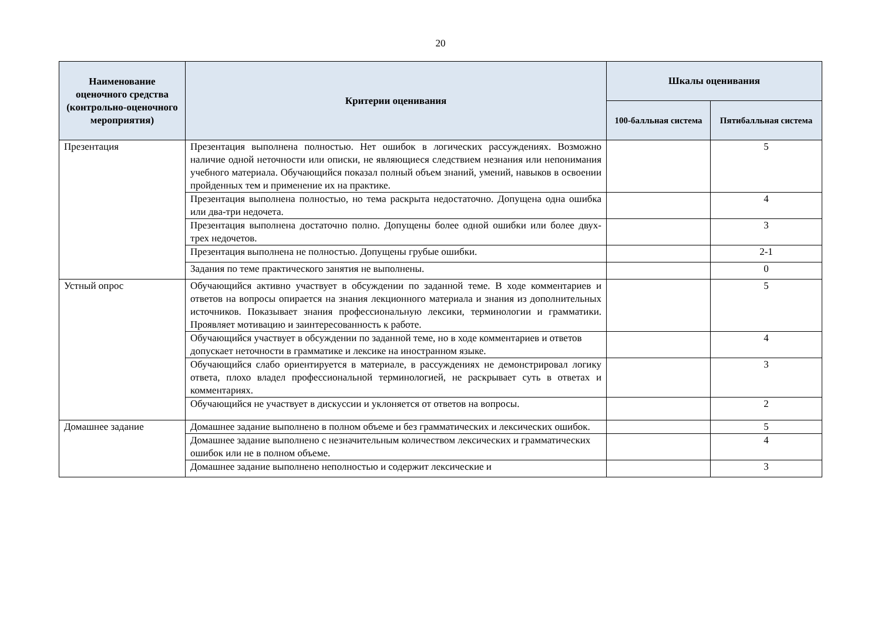20
| Наименование оценочного средства (контрольно-оценочного мероприятия) | Критерии оценивания | Шкалы оценивания | |
| --- | --- | --- | --- |
| | | 100-балльная система | Пятибалльная система |
| Презентация | Презентация выполнена полностью. Нет ошибок в логических рассуждениях. Возможно наличие одной неточности или описки, не являющиеся следствием незнания или непонимания учебного материала. Обучающийся показал полный объем знаний, умений, навыков в освоении пройденных тем и применение их на практике. | | 5 |
| | Презентация выполнена полностью, но тема раскрыта недостаточно. Допущена одна ошибка или два-три недочета. | | 4 |
| | Презентация выполнена достаточно полно. Допущены более одной ошибки или более двух-трех недочетов. | | 3 |
| | Презентация выполнена не полностью. Допущены грубые ошибки. | | 2-1 |
| | Задания по теме практического занятия не выполнены. | | 0 |
| Устный опрос | Обучающийся активно участвует в обсуждении по заданной теме. В ходе комментариев и ответов на вопросы опирается на знания лекционного материала и знания из дополнительных источников. Показывает знания профессиональную лексики, терминологии и грамматики. Проявляет мотивацию и заинтересованность к работе. | | 5 |
| | Обучающийся участвует в обсуждении по заданной теме, но в ходе комментариев и ответов допускает неточности в грамматике и лексике на иностранном языке. | | 4 |
| | Обучающийся слабо ориентируется в материале, в рассуждениях не демонстрировал логику ответа, плохо владел профессиональной терминологией, не раскрывает суть в ответах и комментариях. | | 3 |
| | Обучающийся не участвует в дискуссии и уклоняется от ответов на вопросы. | | 2 |
| Домашнее задание | Домашнее задание выполнено в полном объеме и без грамматических и лексических ошибок. | | 5 |
| | Домашнее задание выполнено с незначительным количеством лексических и грамматических ошибок или не в полном объеме. | | 4 |
| | Домашнее задание выполнено неполностью и содержит лексические и | | 3 |